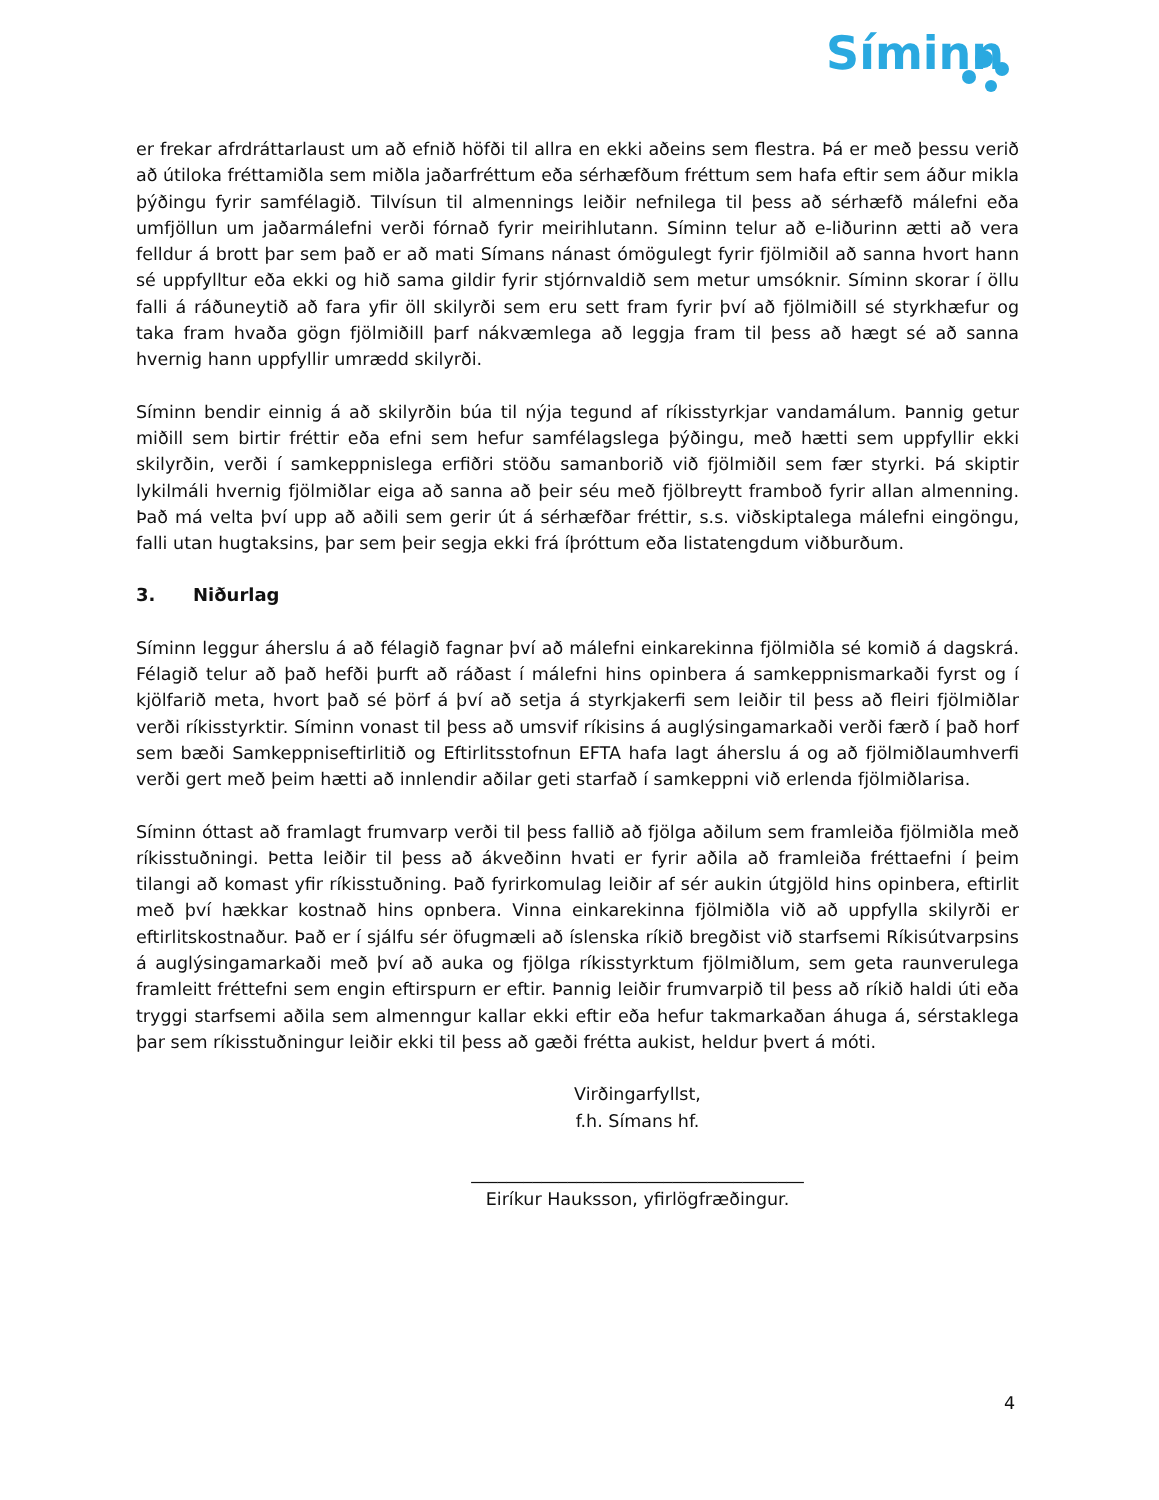Síminn
er frekar afrdráttarlaust um að efnið höfði til allra en ekki aðeins sem flestra. Þá er með þessu verið að útiloka fréttamiðla sem miðla jaðarfréttum eða sérhæfðum fréttum sem hafa eftir sem áður mikla þýðingu fyrir samfélagið. Tilvísun til almennings leiðir nefnilega til þess að sérhæfð málefni eða umfjöllun um jaðarmálefni verði fórnað fyrir meirihlutann. Síminn telur að e-liðurinn ætti að vera felldur á brott þar sem það er að mati Símans nánast ómögulegt fyrir fjölmiðil að sanna hvort hann sé uppfylltur eða ekki og hið sama gildir fyrir stjórnvaldið sem metur umsóknir. Síminn skorar í öllu falli á ráðuneytið að fara yfir öll skilyrði sem eru sett fram fyrir því að fjölmiðill sé styrkhæfur og taka fram hvaða gögn fjölmiðill þarf nákvæmlega að leggja fram til þess að hægt sé að sanna hvernig hann uppfyllir umrædd skilyrði.
Síminn bendir einnig á að skilyrðin búa til nýja tegund af ríkisstyrkjar vandamálum. Þannig getur miðill sem birtir fréttir eða efni sem hefur samfélagslega þýðingu, með hætti sem uppfyllir ekki skilyrðin, verði í samkeppnislega erfiðri stöðu samanborið við fjölmiðil sem fær styrki. Þá skiptir lykilmáli hvernig fjölmiðlar eiga að sanna að þeir séu með fjölbreytt framboð fyrir allan almenning. Það má velta því upp að aðili sem gerir út á sérhæfðar fréttir, s.s. viðskiptalega málefni eingöngu, falli utan hugtaksins, þar sem þeir segja ekki frá íþróttum eða listatengdum viðburðum.
3. Niðurlag
Síminn leggur áherslu á að félagið fagnar því að málefni einkarekinna fjölmiðla sé komið á dagskrá. Félagið telur að það hefði þurft að ráðast í málefni hins opinbera á samkeppnismarkaði fyrst og í kjölfarið meta, hvort það sé þörf á því að setja á styrkjakerfi sem leiðir til þess að fleiri fjölmiðlar verði ríkisstyrktir. Síminn vonast til þess að umsvif ríkisins á auglýsingamarkaði verði færð í það horf sem bæði Samkeppniseftirlitið og Eftirlitsstofnun EFTA hafa lagt áherslu á og að fjölmiðlaumhverfi verði gert með þeim hætti að innlendir aðilar geti starfað í samkeppni við erlenda fjölmiðlarisa.
Síminn óttast að framlagt frumvarp verði til þess fallið að fjölga aðilum sem framleiða fjölmiðla með ríkisstuðningi. Þetta leiðir til þess að ákveðinn hvati er fyrir aðila að framleiða fréttaefni í þeim tilangi að komast yfir ríkisstuðning. Það fyrirkomulag leiðir af sér aukin útgjöld hins opinbera, eftirlit með því hækkar kostnað hins opnbera. Vinna einkarekinna fjölmiðla við að uppfylla skilyrði er eftirlitskostnaður. Það er í sjálfu sér öfugmæli að íslenska ríkið bregðist við starfsemi Ríkisútvarpsins á auglýsingamarkaði með því að auka og fjölga ríkisstyrktum fjölmiðlum, sem geta raunverulega framleitt fréttefni sem engin eftirspurn er eftir. Þannig leiðir frumvarpið til þess að ríkið haldi úti eða tryggi starfsemi aðila sem almenngur kallar ekki eftir eða hefur takmarkaðan áhuga á, sérstaklega þar sem ríkisstuðningur leiðir ekki til þess að gæði frétta aukist, heldur þvert á móti.
Virðingarfyllst,
f.h. Símans hf.
______________________________________
Eiríkur Hauksson, yfirlögfræðingur.
4